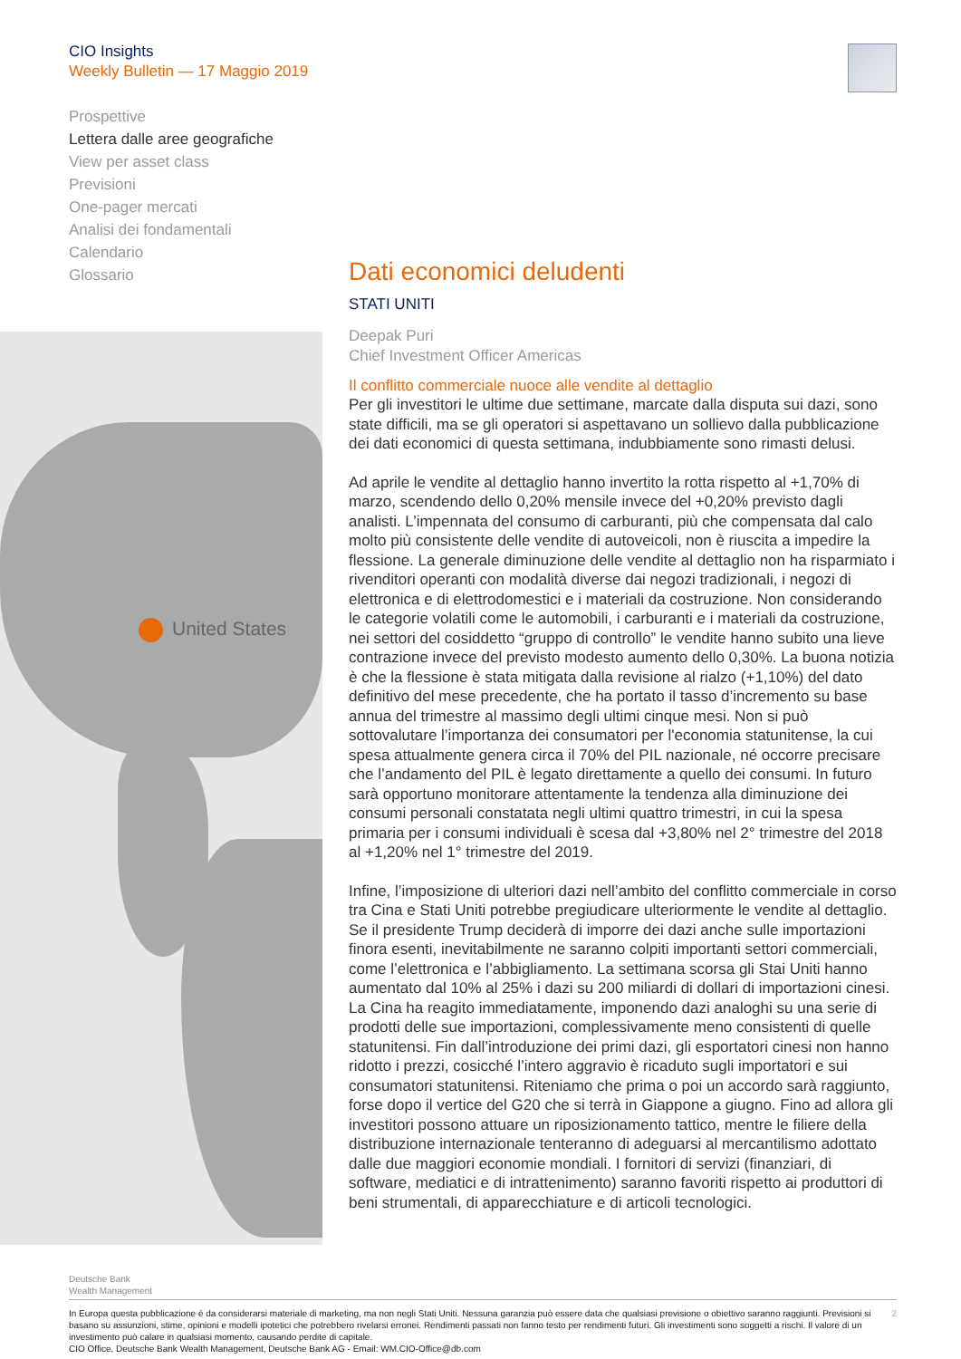CIO Insights
Weekly Bulletin — 17 Maggio 2019
Prospettive
Lettera dalle aree geografiche
View per asset class
Previsioni
One-pager mercati
Analisi dei fondamentali
Calendario
Glossario
United States
Dati economici deludenti
STATI UNITI
Deepak Puri
Chief Investment Officer Americas
Il conflitto commerciale nuoce alle vendite al dettaglio
Per gli investitori le ultime due settimane, marcate dalla disputa sui dazi, sono state difficili, ma se gli operatori si aspettavano un sollievo dalla pubblicazione dei dati economici di questa settimana, indubbiamente sono rimasti delusi.
Ad aprile le vendite al dettaglio hanno invertito la rotta rispetto al +1,70% di marzo, scendendo dello 0,20% mensile invece del +0,20% previsto dagli analisti. L’impennata del consumo di carburanti, più che compensata dal calo molto più consistente delle vendite di autoveicoli, non è riuscita a impedire la flessione. La generale diminuzione delle vendite al dettaglio non ha risparmiato i rivenditori operanti con modalità diverse dai negozi tradizionali, i negozi di elettronica e di elettrodomestici e i materiali da costruzione. Non considerando le categorie volatili come le automobili, i carburanti e i materiali da costruzione, nei settori del cosiddetto “gruppo di controllo” le vendite hanno subito una lieve contrazione invece del previsto modesto aumento dello 0,30%. La buona notizia è che la flessione è stata mitigata dalla revisione al rialzo (+1,10%) del dato definitivo del mese precedente, che ha portato il tasso d’incremento su base annua del trimestre al massimo degli ultimi cinque mesi. Non si può sottovalutare l’importanza dei consumatori per l'economia statunitense, la cui spesa attualmente genera circa il 70% del PIL nazionale, né occorre precisare che l’andamento del PIL è legato direttamente a quello dei consumi. In futuro sarà opportuno monitorare attentamente la tendenza alla diminuzione dei consumi personali constatata negli ultimi quattro trimestri, in cui la spesa primaria per i consumi individuali è scesa dal +3,80% nel 2° trimestre del 2018 al +1,20% nel 1° trimestre del 2019.
Infine, l’imposizione di ulteriori dazi nell’ambito del conflitto commerciale in corso tra Cina e Stati Uniti potrebbe pregiudicare ulteriormente le vendite al dettaglio. Se il presidente Trump deciderà di imporre dei dazi anche sulle importazioni finora esenti, inevitabilmente ne saranno colpiti importanti settori commerciali, come l’elettronica e l’abbigliamento. La settimana scorsa gli Stai Uniti hanno aumentato dal 10% al 25% i dazi su 200 miliardi di dollari di importazioni cinesi. La Cina ha reagito immediatamente, imponendo dazi analoghi su una serie di prodotti delle sue importazioni, complessivamente meno consistenti di quelle statunitensi. Fin dall’introduzione dei primi dazi, gli esportatori cinesi non hanno ridotto i prezzi, cosicché l’intero aggravio è ricaduto sugli importatori e sui consumatori statunitensi. Riteniamo che prima o poi un accordo sarà raggiunto, forse dopo il vertice del G20 che si terrà in Giappone a giugno. Fino ad allora gli investitori possono attuare un riposizionamento tattico, mentre le filiere della distribuzione internazionale tenteranno di adeguarsi al mercantilismo adottato dalle due maggiori economie mondiali. I fornitori di servizi (finanziari, di software, mediatici e di intrattenimento) saranno favoriti rispetto ai produttori di beni strumentali, di apparecchiature e di articoli tecnologici.
Deutsche Bank
Wealth Management
2 In Europa questa pubblicazione è da considerarsi materiale di marketing, ma non negli Stati Uniti. Nessuna garanzia può essere data che qualsiasi previsione o obiettivo saranno raggiunti. Previsioni si basano su assunzioni, stime, opinioni e modelli ipotetici che potrebbero rivelarsi erronei. Rendimenti passati non fanno testo per rendimenti futuri. Gli investimenti sono soggetti a rischi. Il valore di un investimento può calare in qualsiasi momento, causando perdite di capitale.
CIO Office, Deutsche Bank Wealth Management, Deutsche Bank AG - Email: WM.CIO-Office@db.com